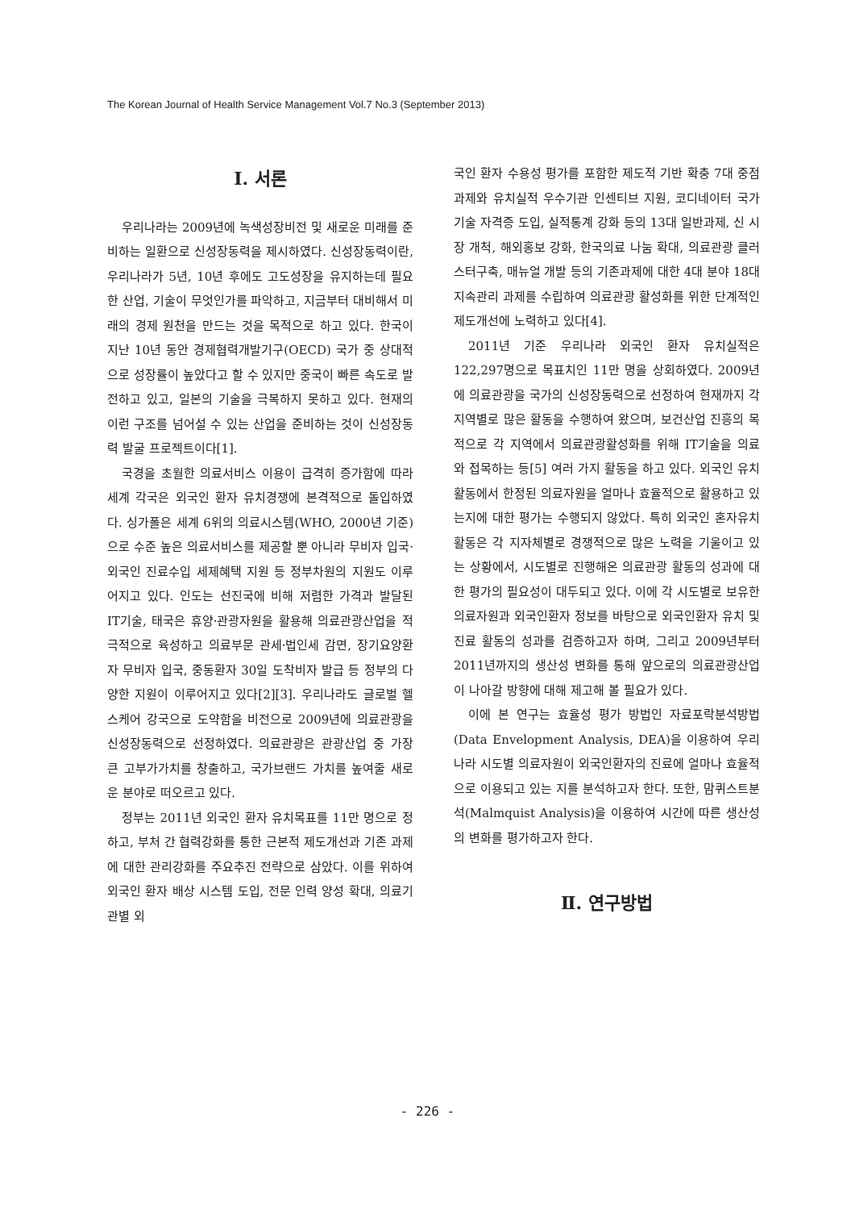The Korean Journal of Health Service Management Vol.7 No.3 (September 2013)
Ⅰ. 서론
우리나라는 2009년에 녹색성장비전 및 새로운 미래를 준비하는 일환으로 신성장동력을 제시하였다. 신성장동력이란, 우리나라가 5년, 10년 후에도 고도성장을 유지하는데 필요한 산업, 기술이 무엇인가를 파악하고, 지금부터 대비해서 미래의 경제 원천을 만드는 것을 목적으로 하고 있다. 한국이 지난 10년 동안 경제협력개발기구(OECD) 국가 중 상대적으로 성장률이 높았다고 할 수 있지만 중국이 빠른 속도로 발전하고 있고, 일본의 기술을 극복하지 못하고 있다. 현재의 이런 구조를 넘어설 수 있는 산업을 준비하는 것이 신성장동력 발굴 프로젝트이다[1].
국경을 초월한 의료서비스 이용이 급격히 증가함에 따라 세계 각국은 외국인 환자 유치경쟁에 본격적으로 돌입하였다. 싱가폴은 세계 6위의 의료시스템(WHO, 2000년 기준)으로 수준 높은 의료서비스를 제공할 뿐 아니라 무비자 입국·외국인 진료수입 세제혜택 지원 등 정부차원의 지원도 이루어지고 있다. 인도는 선진국에 비해 저렴한 가격과 발달된 IT기술, 태국은 휴양·관광자원을 활용해 의료관광산업을 적극적으로 육성하고 의료부문 관세·법인세 감면, 장기요양환자 무비자 입국, 중동환자 30일 도착비자 발급 등 정부의 다양한 지원이 이루어지고 있다[2][3]. 우리나라도 글로벌 헬스케어 강국으로 도약함을 비전으로 2009년에 의료관광을 신성장동력으로 선정하였다. 의료관광은 관광산업 중 가장 큰 고부가가치를 창출하고, 국가브랜드 가치를 높여줄 새로운 분야로 떠오르고 있다.
정부는 2011년 외국인 환자 유치목표를 11만 명으로 정하고, 부처 간 협력강화를 통한 근본적 제도개선과 기존 과제에 대한 관리강화를 주요추진 전략으로 삼았다. 이를 위하여 외국인 환자 배상 시스템 도입, 전문 인력 양성 확대, 의료기관별 외
국인 환자 수용성 평가를 포함한 제도적 기반 확충 7대 중점과제와 유치실적 우수기관 인센티브 지원, 코디네이터 국가기술 자격증 도입, 실적통계 강화 등의 13대 일반과제, 신 시장 개척, 해외홍보 강화, 한국의료 나눔 확대, 의료관광 클러스터구축, 매뉴얼 개발 등의 기존과제에 대한 4대 분야 18대 지속관리 과제를 수립하여 의료관광 활성화를 위한 단계적인 제도개선에 노력하고 있다[4].
2011년 기준 우리나라 외국인 환자 유치실적은 122,297명으로 목표치인 11만 명을 상회하였다. 2009년에 의료관광을 국가의 신성장동력으로 선정하여 현재까지 각 지역별로 많은 활동을 수행하여 왔으며, 보건산업 진흥의 목적으로 각 지역에서 의료관광활성화를 위해 IT기술을 의료와 접목하는 등[5] 여러 가지 활동을 하고 있다. 외국인 유치 활동에서 한정된 의료자원을 얼마나 효율적으로 활용하고 있는지에 대한 평가는 수행되지 않았다. 특히 외국인 혼자유치 활동은 각 지자체별로 경쟁적으로 많은 노력을 기울이고 있는 상황에서, 시도별로 진행해온 의료관광 활동의 성과에 대한 평가의 필요성이 대두되고 있다. 이에 각 시도별로 보유한 의료자원과 외국인환자 정보를 바탕으로 외국인환자 유치 및 진료 활동의 성과를 검증하고자 하며, 그리고 2009년부터 2011년까지의 생산성 변화를 통해 앞으로의 의료관광산업이 나아갈 방향에 대해 제고해 볼 필요가 있다.
이에 본 연구는 효율성 평가 방법인 자료포락분석방법(Data Envelopment Analysis, DEA)을 이용하여 우리나라 시도별 의료자원이 외국인환자의 진료에 얼마나 효율적으로 이용되고 있는 지를 분석하고자 한다. 또한, 맘퀴스트분석(Malmquist Analysis)을 이용하여 시간에 따른 생산성의 변화를 평가하고자 한다.
Ⅱ. 연구방법
- 226 -